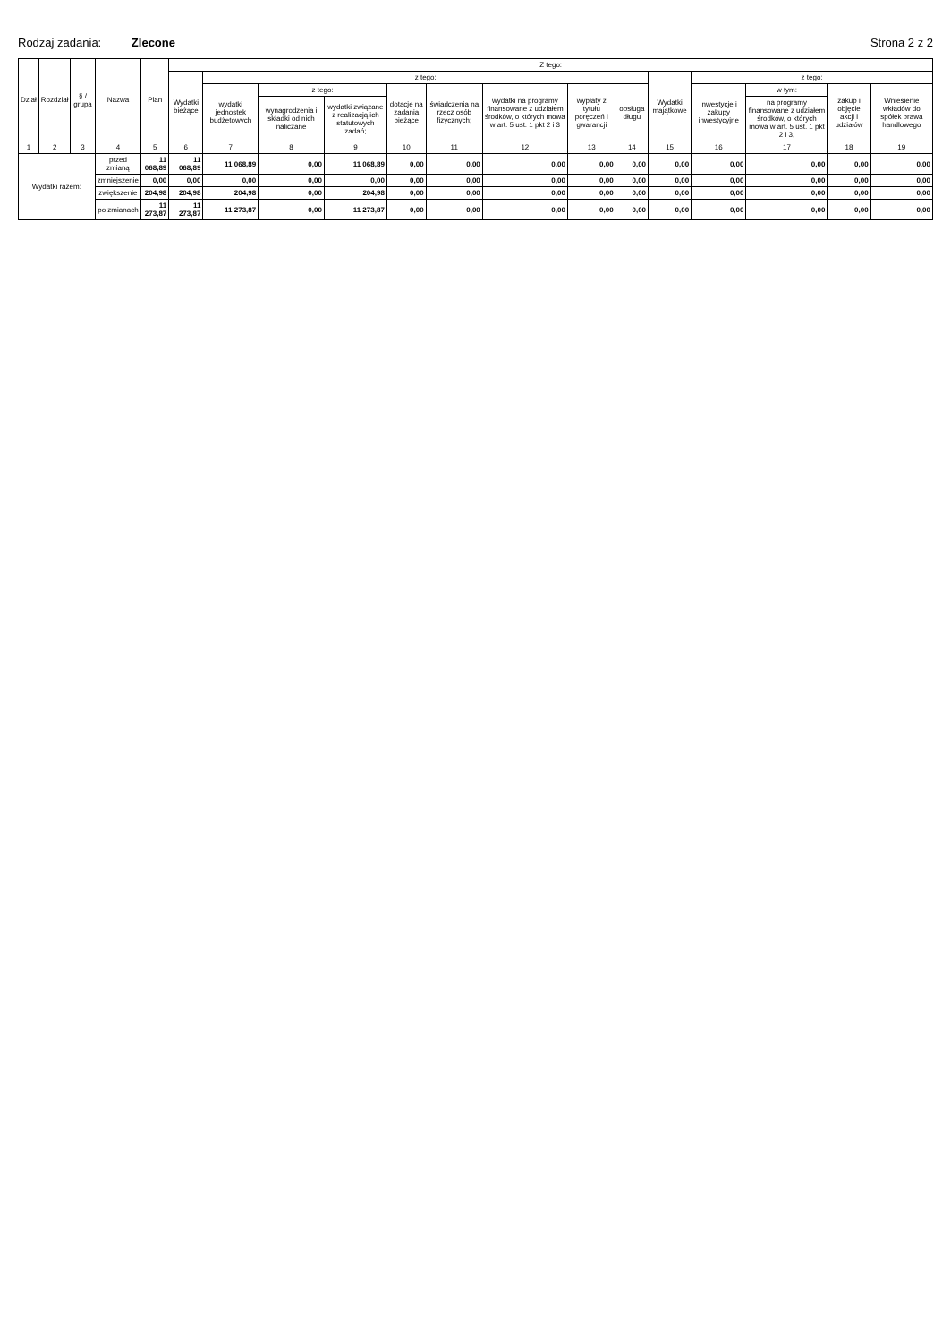Rodzaj zadania: Zlecone Strona 2 z 2
| Dział | Rozdział | § / grupa | Nazwa | Plan | Z tego: | | | | | | | | | | | | | |
| --- | --- | --- | --- | --- | --- | --- | --- | --- | --- | --- | --- | --- | --- | --- | --- | --- | --- | --- |
| | | | | | Wydatki bieżące | z tego: | | | | | | | | Wydatki majątkowe | z tego: | | | |
| | | | | | | wydatki jednostek budżetowych | z tego: | | dotacje na zadania bieżące | świadczenia na rzecz osób fizycznych; | wydatki na programy finansowane z udziałem środków, o których mowa w art. 5 ust. 1 pkt 2 i 3 | wypłaty z tytułu poręczeń i gwarancji | obsługa długu | | inwestycje i zakupy inwestycyjne | w tym: | zakup i objęcie akcji i udziałów | Wniesienie wkładów do spółek prawa handlowego |
| | | | | | | | wynagrodzenia i składki od nich naliczane | wydatki związane z realizacją ich statutowych zadań; | | | | | | | | na programy finansowane z udziałem środków, o których mowa w art. 5 ust. 1 pkt 2 i 3, | | |
| 1 | 2 | 3 | 4 | 5 | 6 | 7 | 8 | 9 | 10 | 11 | 12 | 13 | 14 | 15 | 16 | 17 | 18 | 19 |
| Wydatki razem: | | | przed zmianą | 11 068,89 | 11 068,89 | 11 068,89 | 0,00 | 11 068,89 | 0,00 | 0,00 | 0,00 | 0,00 | 0,00 | 0,00 | 0,00 | 0,00 | 0,00 | 0,00 |
| | | | zmniejszenie | 0,00 | 0,00 | 0,00 | 0,00 | 0,00 | 0,00 | 0,00 | 0,00 | 0,00 | 0,00 | 0,00 | 0,00 | 0,00 | 0,00 | 0,00 |
| | | | zwiększenie | 204,98 | 204,98 | 204,98 | 0,00 | 204,98 | 0,00 | 0,00 | 0,00 | 0,00 | 0,00 | 0,00 | 0,00 | 0,00 | 0,00 | 0,00 |
| | | | po zmianach | 11 273,87 | 11 273,87 | 11 273,87 | 0,00 | 11 273,87 | 0,00 | 0,00 | 0,00 | 0,00 | 0,00 | 0,00 | 0,00 | 0,00 | 0,00 | 0,00 |